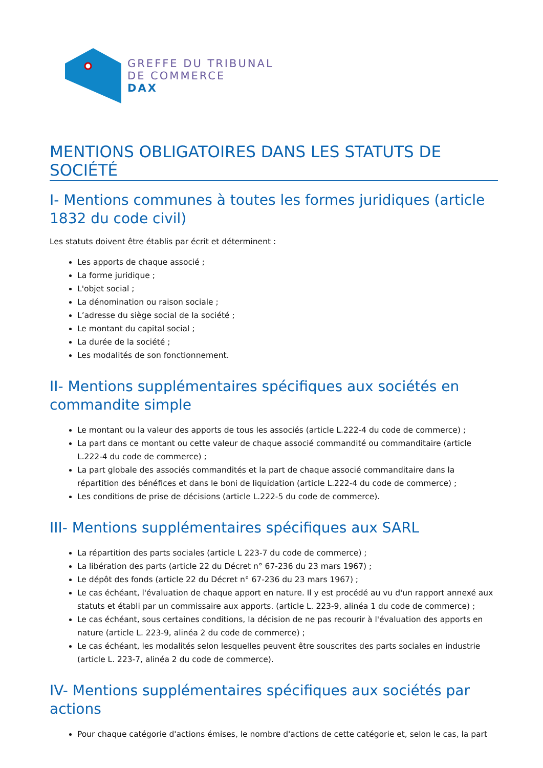GREFFE DU TRIBUNAL
DE COMMERCE
DAX
MENTIONS OBLIGATOIRES DANS LES STATUTS DE SOCIÉTÉ
I- Mentions communes à toutes les formes juridiques (article 1832 du code civil)
Les statuts doivent être établis par écrit et déterminent :
Les apports de chaque associé ;
La forme juridique ;
L'objet social ;
La dénomination ou raison sociale ;
L’adresse du siège social de la société ;
Le montant du capital social ;
La durée de la société ;
Les modalités de son fonctionnement.
II- Mentions supplémentaires spécifiques aux sociétés en commandite simple
Le montant ou la valeur des apports de tous les associés (article L.222-4 du code de commerce) ;
La part dans ce montant ou cette valeur de chaque associé commandité ou commanditaire (article L.222-4 du code de commerce) ;
La part globale des associés commandités et la part de chaque associé commanditaire dans la répartition des bénéfices et dans le boni de liquidation (article L.222-4 du code de commerce) ;
Les conditions de prise de décisions (article L.222-5 du code de commerce).
III- Mentions supplémentaires spécifiques aux SARL
La répartition des parts sociales (article L 223-7 du code de commerce) ;
La libération des parts (article 22 du Décret n° 67-236 du 23 mars 1967) ;
Le dépôt des fonds (article 22 du Décret n° 67-236 du 23 mars 1967) ;
Le cas échéant, l'évaluation de chaque apport en nature. Il y est procédé au vu d'un rapport annexé aux statuts et établi par un commissaire aux apports. (article L. 223-9, alinéa 1 du code de commerce) ;
Le cas échéant, sous certaines conditions, la décision de ne pas recourir à l'évaluation des apports en nature (article L. 223-9, alinéa 2 du code de commerce) ;
Le cas échéant, les modalités selon lesquelles peuvent être souscrites des parts sociales en industrie (article L. 223-7, alinéa 2 du code de commerce).
IV- Mentions supplémentaires spécifiques aux sociétés par actions
Pour chaque catégorie d'actions émises, le nombre d'actions de cette catégorie et, selon le cas, la part